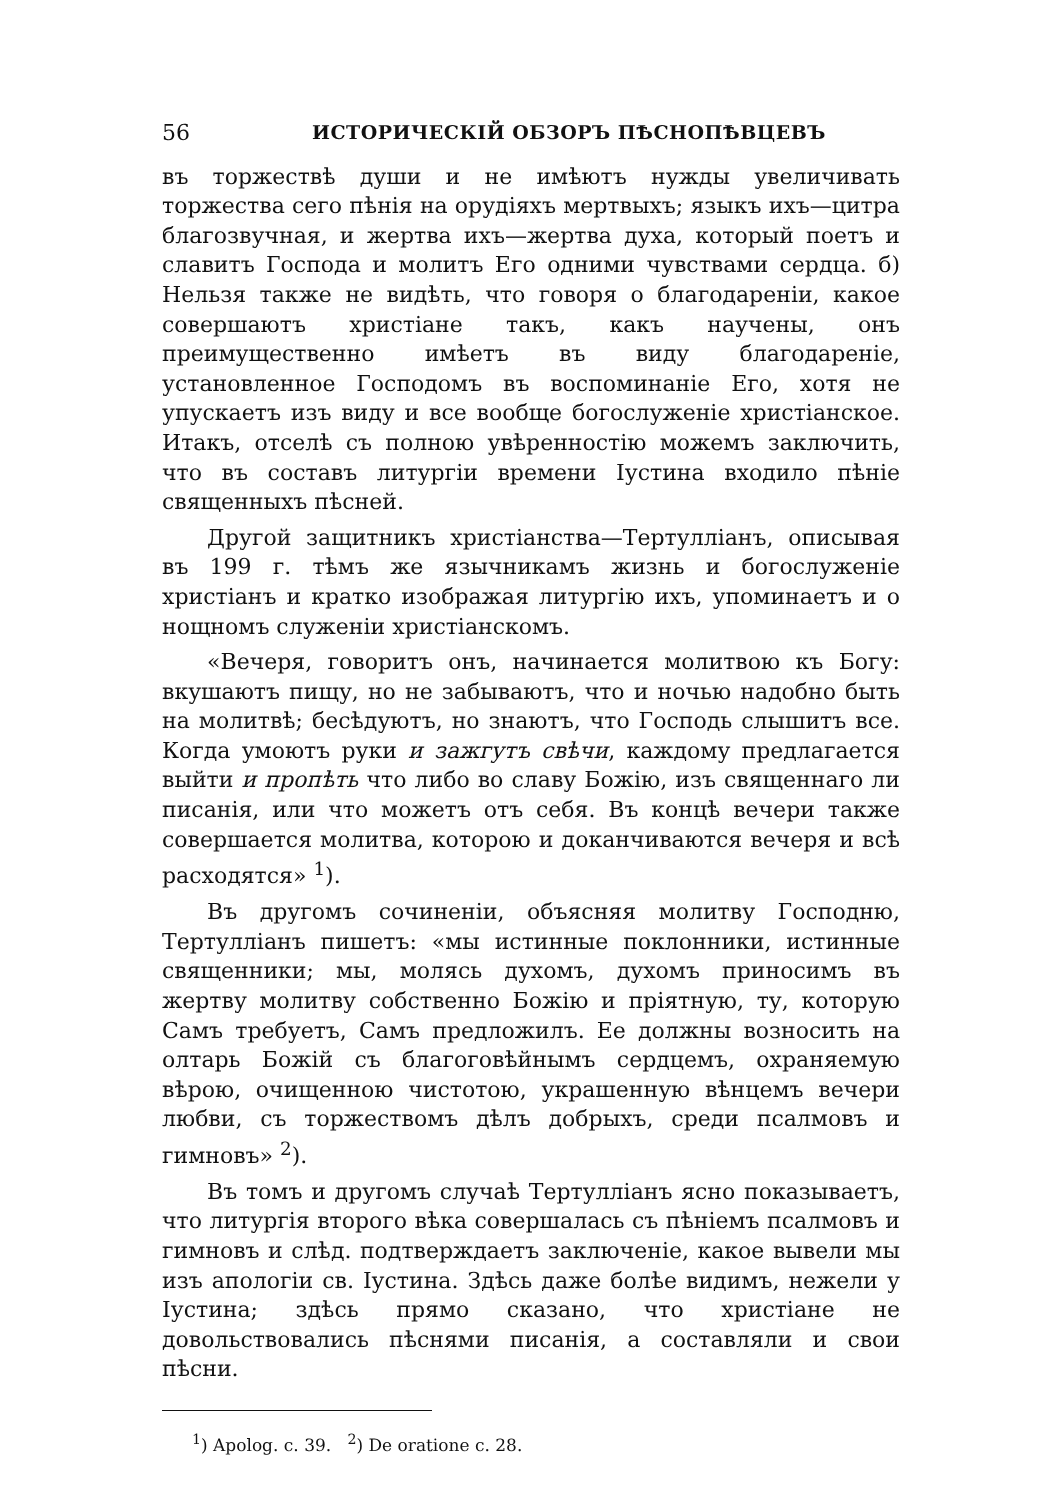56 ИСТОРИЧЕСКІЙ ОБЗОРЪ ПѢСНОПѢВЦЕВЪ
въ торжествѣ души и не имѣютъ нужды увеличивать торжества сего пѣнія на орудіяхъ мертвыхъ; языкъ ихъ—цитра благозвучная, и жертва ихъ—жертва духа, который поетъ и славитъ Господа и молитъ Его одними чувствами сердца. б) Нельзя также не видѣть, что говоря о благодареніи, какое совершаютъ христіане такъ, какъ научены, онъ преимущественно имѣетъ въ виду благодареніе, установленное Господомъ въ воспоминаніе Его, хотя не упускаетъ изъ виду и все вообще богослуженіе христіанское. Итакъ, отселѣ съ полною увѣренностію можемъ заключить, что въ составъ литургіи времени Іустина входило пѣніе священныхъ пѣсней.
Другой защитникъ христіанства—Тертулліанъ, описывая въ 199 г. тѣмъ же язычникамъ жизнь и богослуженіе христіанъ и кратко изображая литургію ихъ, упоминаетъ и о нощномъ служеніи христіанскомъ.
«Вечеря, говоритъ онъ, начинается молитвою къ Богу: вкушаютъ пищу, но не забываютъ, что и ночью надобно быть на молитвѣ; бесѣдуютъ, но знаютъ, что Господь слышитъ все. Когда умоютъ руки и зажгутъ свѣчи, каждому предлагается выйти и пропѣть что либо во славу Божію, изъ священнаго ли писанія, или что можетъ отъ себя. Въ концѣ вечери также совершается молитва, которою и доканчиваются вечеря и всѣ расходятся» <sup>1</sup>).
Въ другомъ сочиненіи, объясняя молитву Господню, Тертулліанъ пишетъ: «мы истинные поклонники, истинные священники; мы, молясь духомъ, духомъ приносимъ въ жертву молитву собственно Божію и пріятную, ту, которую Самъ требуетъ, Самъ предложилъ. Ее должны возносить на олтарь Божій съ благоговѣйнымъ сердцемъ, охраняемую вѣрою, очищенною чистотою, украшенную вѣнцемъ вечери любви, съ торжествомъ дѣлъ добрыхъ, среди псалмовъ и гимновъ» <sup>2</sup>).
Въ томъ и другомъ случаѣ Тертулліанъ ясно показываетъ, что литургія второго вѣка совершалась съ пѣніемъ псалмовъ и гимновъ и слѣд. подтверждаетъ заключеніе, какое вывели мы изъ апологіи св. Іустина. Здѣсь даже болѣе видимъ, нежели у Іустина; здѣсь прямо сказано, что христіане не довольствовались пѣснями писанія, а составляли и свои пѣсни.
<sup>1</sup>) Apolog. c. 39. <sup>2</sup>) De oratione c. 28.